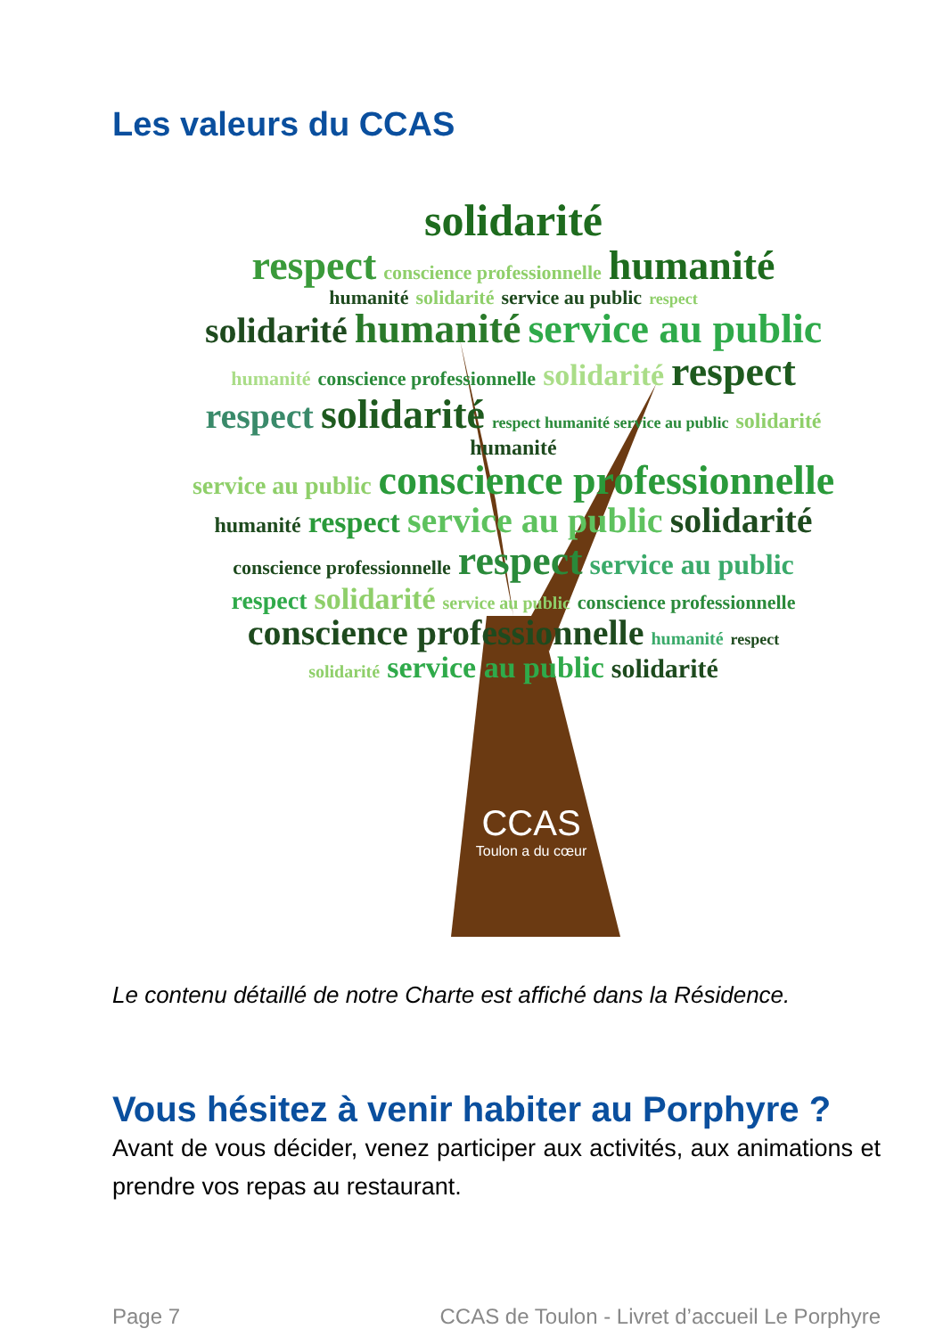Les valeurs du CCAS
solidarité
respect conscience professionnelle humanité
humanité solidarité service au public respect
solidarité humanité service au public
humanité conscience professionnelle solidarité respect
respect solidarité respect humanité service au public solidarité humanité
service au public conscience professionnelle
humanité respect service au public solidarité
conscience professionnelle respect service au public
respect solidarité service au public conscience professionnelle
conscience professionnelle humanité respect
solidarité service au public solidarité
CCAS
Toulon a du cœur
Le contenu détaillé de notre Charte est affiché dans la Résidence.
Vous hésitez à venir habiter au Porphyre ?
Avant de vous décider, venez participer aux activités, aux animations et prendre vos repas au restaurant.
Page 7 CCAS de Toulon - Livret d’accueil Le Porphyre